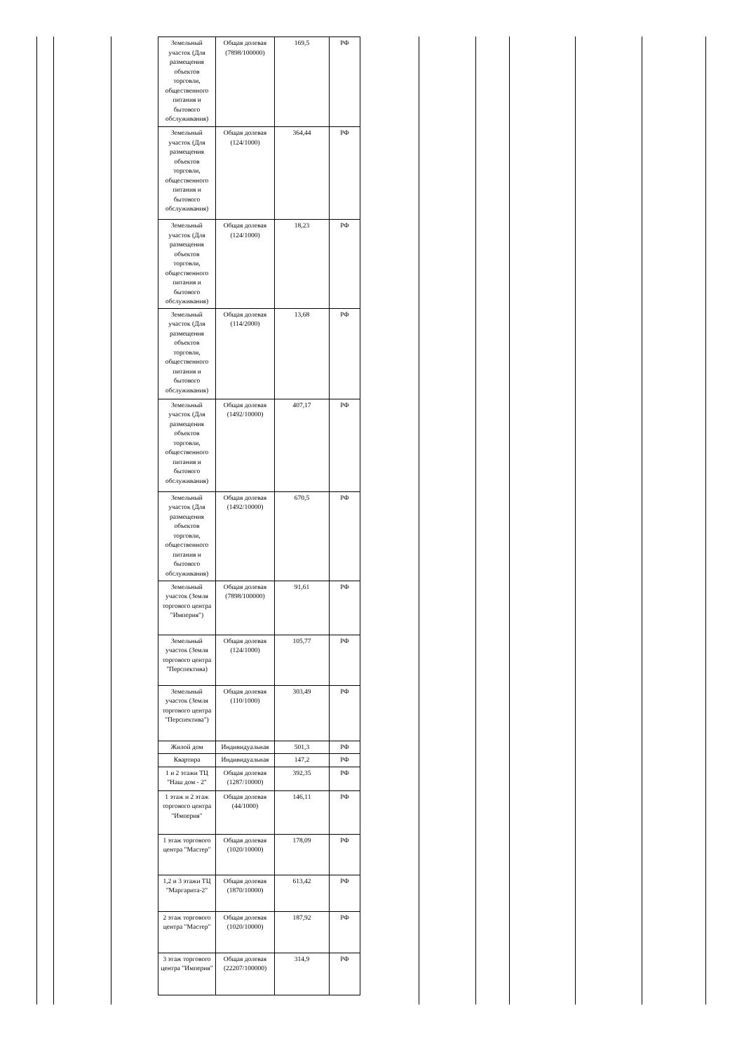| Земельный участок (Для размещения объектов торговли, общественного питания и бытового обслуживания) | Общая долевая (7898/100000) | 169,5 | РФ |
| Земельный участок (Для размещения объектов торговли, общественного питания и бытового обслуживания) | Общая долевая (124/1000) | 364,44 | РФ |
| Земельный участок (Для размещения объектов торговли, общественного питания и бытового обслуживания) | Общая долевая (124/1000) | 18,23 | РФ |
| Земельный участок (Для размещения объектов торговли, общественного питания и бытового обслуживания) | Общая долевая (114/2000) | 13,68 | РФ |
| Земельный участок (Для размещения объектов торговли, общественного питания и бытового обслуживания) | Общая долевая (1492/10000) | 407,17 | РФ |
| Земельный участок (Для размещения объектов торговли, общественного питания и бытового обслуживания) | Общая долевая (1492/10000) | 670,5 | РФ |
| Земельный участок (Земля торгового центра "Империя") | Общая долевая (7898/100000) | 91,61 | РФ |
| Земельный участок (Земля торгового центра "Перспектива) | Общая долевая (124/1000) | 105,77 | РФ |
| Земельный участок (Земля торгового центра "Перспектива") | Общая долевая (110/1000) | 303,49 | РФ |
| Жилой дом | Индивидуальная | 501,3 | РФ |
| Квартира | Индивидуальная | 147,2 | РФ |
| 1 и 2 этажи ТЦ "Наш дом - 2" | Общая долевая (1287/10000) | 392,35 | РФ |
| 1 этаж и 2 этаж торгового центра "Империя" | Общая долевая (44/1000) | 146,11 | РФ |
| 1 этаж торгового центра "Мастер" | Общая долевая (1020/10000) | 178,09 | РФ |
| 1,2 и 3 этажи ТЦ "Маргарита-2" | Общая долевая (1870/10000) | 613,42 | РФ |
| 2 этаж торгового центра "Мастер" | Общая долевая (1020/10000) | 187,92 | РФ |
| 3 этаж торгового центра "Империя" | Общая долевая (22207/100000) | 314,9 | РФ |